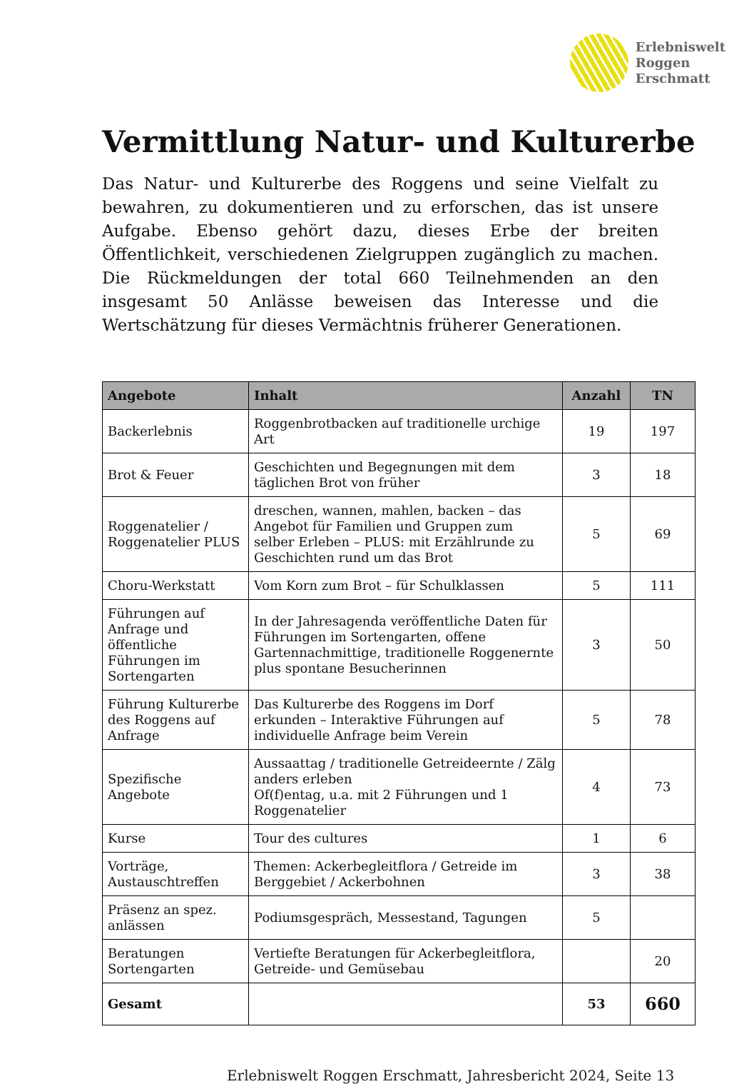Erlebniswelt
Roggen
Erschmatt
Vermittlung Natur- und Kulturerbe
Das Natur- und Kulturerbe des Roggens und seine Vielfalt zu bewahren, zu dokumentieren und zu erforschen, das ist unsere Aufgabe. Ebenso gehört dazu, dieses Erbe der breiten Öffentlichkeit, verschiedenen Zielgruppen zugänglich zu machen. Die Rückmeldungen der total 660 Teilnehmenden an den insgesamt 50 Anlässe beweisen das Interesse und die Wertschätzung für dieses Vermächtnis früherer Generationen.
| Angebote | Inhalt | Anzahl | TN |
| --- | --- | --- | --- |
| Backerlebnis | Roggenbrotbacken auf traditionelle urchige Art | 19 | 197 |
| Brot & Feuer | Geschichten und Begegnungen mit dem täglichen Brot von früher | 3 | 18 |
| Roggenatelier / Roggenatelier PLUS | dreschen, wannen, mahlen, backen – das Angebot für Familien und Gruppen zum selber Erleben – PLUS: mit Erzählrunde zu Geschichten rund um das Brot | 5 | 69 |
| Choru-Werkstatt | Vom Korn zum Brot – für Schulklassen | 5 | 111 |
| Führungen auf Anfrage und öffentliche Führungen im Sortengarten | In der Jahresagenda veröffentliche Daten für Führungen im Sortengarten, offene Gartennachmittige, traditionelle Roggenernte plus spontane Besucherinnen | 3 | 50 |
| Führung Kulturerbe des Roggens auf Anfrage | Das Kulturerbe des Roggens im Dorf erkunden – Interaktive Führungen auf individuelle Anfrage beim Verein | 5 | 78 |
| Spezifische Angebote | Aussaattag / traditionelle Getreideernte / Zälg anders erleben Of(f)entag, u.a. mit 2 Führungen und 1 Roggenatelier | 4 | 73 |
| Kurse | Tour des cultures | 1 | 6 |
| Vorträge, Austauschtreffen | Themen: Ackerbegleitflora / Getreide im Berggebiet / Ackerbohnen | 3 | 38 |
| Präsenz an spez. anlässen | Podiumsgespräch, Messestand, Tagungen | 5 | |
| Beratungen Sortengarten | Vertiefte Beratungen für Ackerbegleitflora, Getreide- und Gemüsebau | | 20 |
| Gesamt | | 53 | 660 |
Erlebniswelt Roggen Erschmatt, Jahresbericht 2024, Seite 13